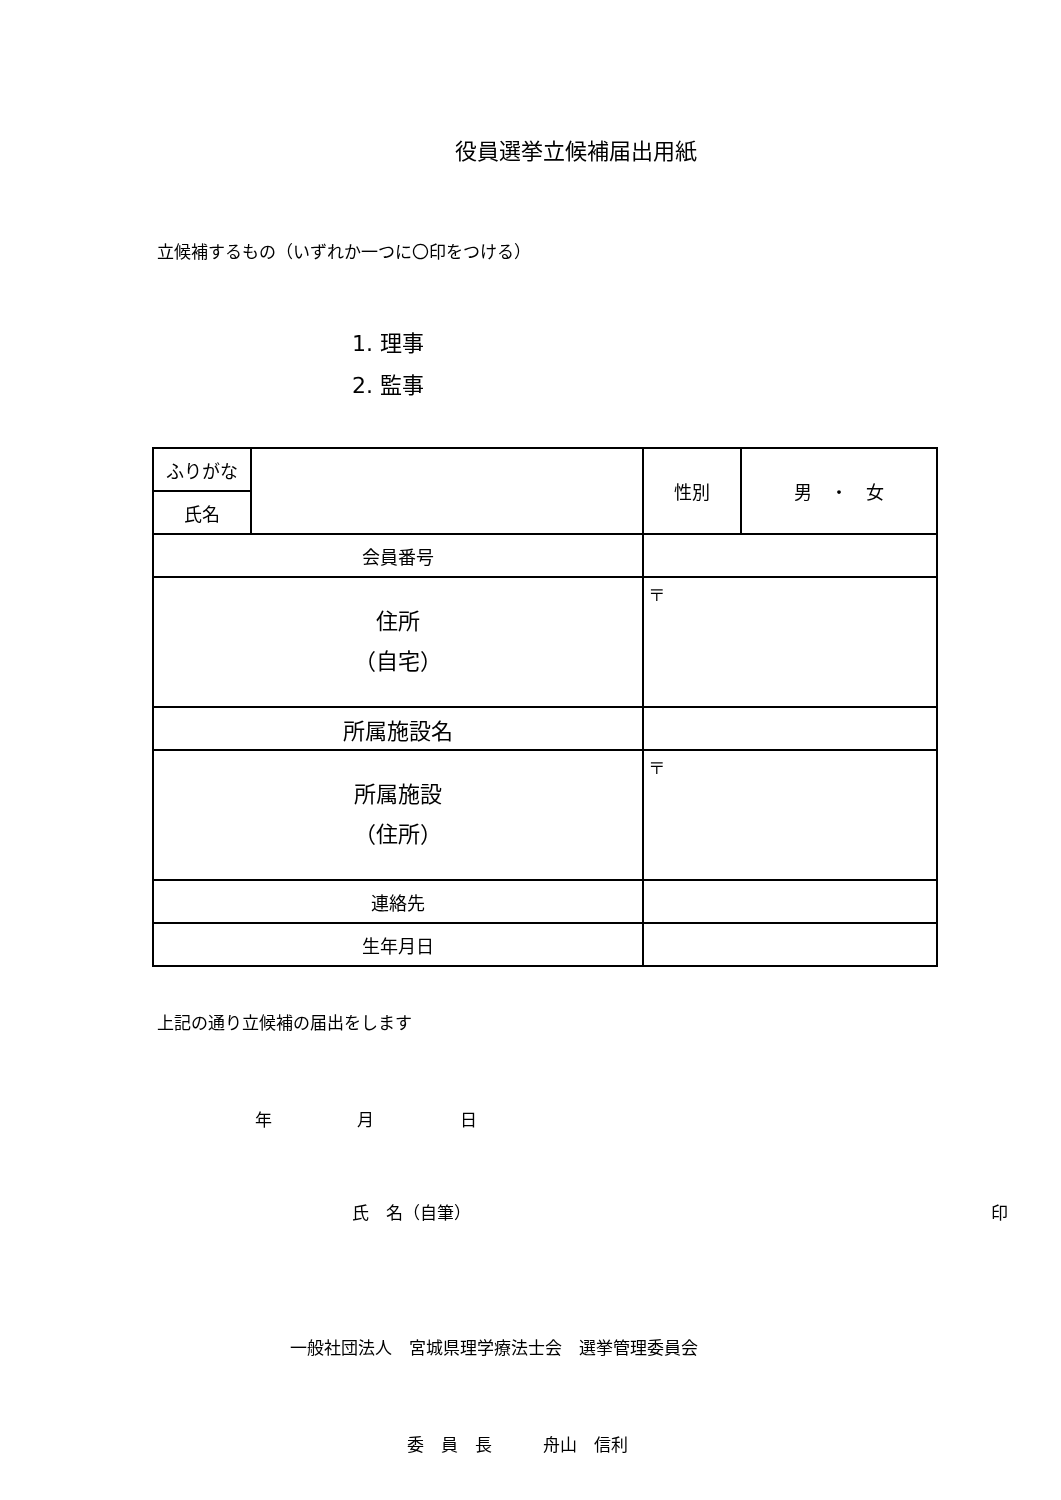役員選挙立候補届出用紙
立候補するもの（いずれか一つに〇印をつける）
1. 理事
2. 監事
| ふりがな | | | 性別 | 男 ・ 女 |
| 氏名 | | | | |
| 会員番号 | | | | |
| 住所 （自宅） | | 〒 | | |
| 所属施設名 | | | | |
| 所属施設 （住所） | | 〒 | | |
| 連絡先 | | | | |
| 生年月日 | | | | |
上記の通り立候補の届出をします
年 月 日
氏　名（自筆） 印
一般社団法人　宮城県理学療法士会　選挙管理委員会
委　員　長　　　舟山　信利